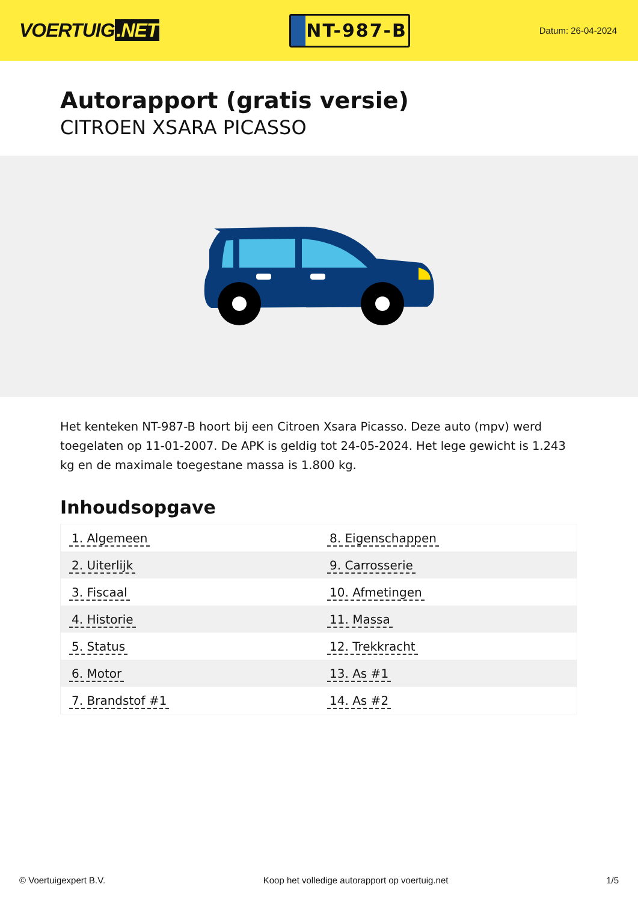VOERTUIG.NET
NT-987-B
Datum: 26-04-2024
Autorapport (gratis versie)
CITROEN XSARA PICASSO
Het kenteken NT-987-B hoort bij een Citroen Xsara Picasso. Deze auto (mpv) werd toegelaten op 11-01-2007. De APK is geldig tot 24-05-2024. Het lege gewicht is 1.243 kg en de maximale toegestane massa is 1.800 kg.
Inhoudsopgave
| 1. Algemeen | 8. Eigenschappen |
| 2. Uiterlijk | 9. Carrosserie |
| 3. Fiscaal | 10. Afmetingen |
| 4. Historie | 11. Massa |
| 5. Status | 12. Trekkracht |
| 6. Motor | 13. As #1 |
| 7. Brandstof #1 | 14. As #2 |
© Voertuigexpert B.V. Koop het volledige autorapport op voertuig.net 1/5